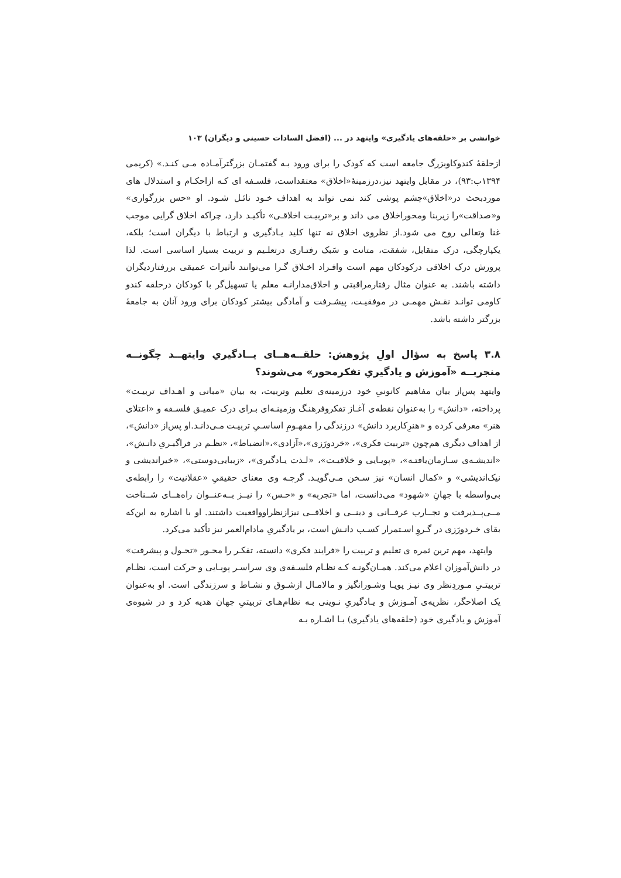خوانشی بر «حلقه‌های یادگیری» وایتهد در ... (افضل السادات حسینی و دیگران) ۱۰۳
ازحلقهٔ کندوکاوبزرگ جامعه است که کودک را برای ورود بـه گفتمـان بزرگترآمـاده مـی کنـد.» (کریمی ۱۳۹۴ب:۹۳)، در مقابل وایتهد نیز،درزمینهٔ«اخلاق» معتقداست، فلسـفه ای کـه ازاحکـام و استدلال های موردبحث در«اخلاق»چشم پوشی کند نمی تواند به اهداف خـود نائـل شـود. او «حس بزرگواری» و«صداقت»را زیربنا ومحوراخلاق می داند و بر«تربیـت اخلاقـی» تأکیـد دارد، چراکه اخلاق گرایی موجب غنا وتعالی روح می شود.از نظروی اخلاق نه تنها کلید یـادگیری و ارتباط با دیگران است؛ بلکه، یکپارچگی، درک متقابل، شفقت، متانت و سَبک رفتـاری درتعلـیم و تربیت بسیار اساسی است. لذا پرورش درک اخلاقی درکودکان مهم است وافـراد اخـلاق گـرا می‌توانند تأثیرات عمیقی بررفتاردیگران داشته باشند. به عنوان مثال رفتارمراقبتی و اخلاق‌مدارانـه معلم یا تسهیل‌گر با کودکان درحلقه کندو کاومی توانـد نقـش مهمـی در موفقیـت، پیشـرفت و آمادگی بیشتر کودکان برای ورود آنان به جامعهٔ بزرگتر داشته باشد.
۳.۸ پاسخ به سؤال اولِ پژوهش: حلقــه‌هــای یــادگیریِ وایتهــد چگونــه منجربــه «آموزش و یادگیریِ تفکرمحور» می‌شوند؟
وایتهد پس‌از بیان مفاهیم کانونیِ خود درزمینه‌ی تعلیم وتربیت، به بیان «مبانی و اهـداف تربیـت» پرداخته، «دانش» را به‌عنوان نقطه‌ی آغـاز تفکروفرهنـگ وزمینـه‌ای بـرای درک عمیـق فلسـفه و «اعتلای هنر» معرفی کرده و «هنرِکاربرد دانش» درزندگی را مفهـومِ اساسـیِ تربیـت مـی‌دانـد.او پس‌از «دانش»، از اهداف دیگری هم‌چون «تربیت فکری»، «خردورَزی»،«آزادی»،«انضباط»، «نظـم در فراگیـریِ دانـش»، «اندیشـه‌ی سـازمان‌یافتـه»، «پویـایی و خلاقیـت»، «لـذت یـادگیری»، «زیبایی‌دوستی»، «خیراندیشی و نیک‌اندیشی» و «کمال انسان» نیز سـخن مـی‌گویـد. گرچـه وی معنای حقیقیِ «عقلانیت» را رابطه‌ی بی‌واسطه با جهانِ «شهود» می‌دانست، اما «تجربه» و «حـس» را نیــز بــه‌عنــوان راه‌هــای شــناخت مــی‌پــذیرفت و تجــارب عرفــانی و دینــی و اخلاقــی نیزازنظراوواقعیت داشتند. او با اشاره به این‌که بقای خـردورَزی در گـروِ اسـتمرار کسـب دانـش است، بر یادگیریِ مادام‌العمر نیز تأکید می‌کرد.
وایتهد، مهم ترین ثمره ی تعلیم و تربیت را «فرایند فکری» دانسته، تفکـر را محـور «تحـول و پیشرفت» در دانش‌آموزان اعلام می‌کند. همـان‌گونـه کـه نظـام فلسـفه‌ی وی سراسـر پویـایی و حرکت است، نظـام تربیتـیِ مـوردِنظر وی نیـز پویـا وشـورانگیز و مالامـال ازشـوق و نشـاط و سرزندگی است. او به‌عنوان یک اصلاحگر، نظریه‌ی آمـوزش و یـادگیریِ نـوینی بـه نظام‌هـای تربیتیِ جهان هدیه کرد و در شیوه‌ی آموزش و یادگیری خود (حلقه‌های یادگیری) بـا اشـاره بـه